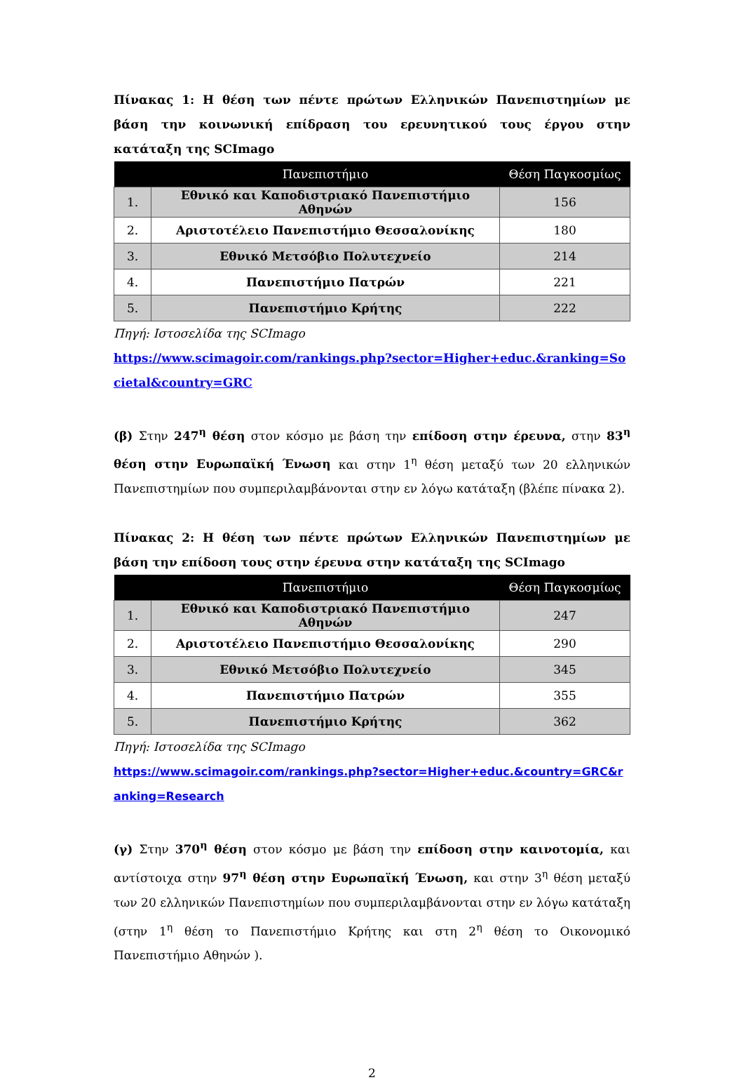Πίνακας 1: Η θέση των πέντε πρώτων Ελληνικών Πανεπιστημίων με βάση την κοινωνική επίδραση του ερευνητικού τους έργου στην κατάταξη της SCImago
| | Πανεπιστήμιο | Θέση Παγκοσμίως |
| --- | --- | --- |
| 1. | Εθνικό και Καποδιστριακό Πανεπιστήμιο Αθηνών | 156 |
| 2. | Αριστοτέλειο Πανεπιστήμιο Θεσσαλονίκης | 180 |
| 3. | Εθνικό Μετσόβιο Πολυτεχνείο | 214 |
| 4. | Πανεπιστήμιο Πατρών | 221 |
| 5. | Πανεπιστήμιο Κρήτης | 222 |
Πηγή: Ιστοσελίδα της SCImago
https://www.scimagoir.com/rankings.php?sector=Higher+educ.&ranking=Societal&country=GRC
(β) Στην 247<sup>η</sup> θέση στον κόσμο με βάση την επίδοση στην έρευνα, στην 83<sup>η</sup> θέση στην Ευρωπαϊκή Ένωση και στην 1<sup>η</sup> θέση μεταξύ των 20 ελληνικών Πανεπιστημίων που συμπεριλαμβάνονται στην εν λόγω κατάταξη (βλέπε πίνακα 2).
Πίνακας 2: Η θέση των πέντε πρώτων Ελληνικών Πανεπιστημίων με βάση την επίδοση τους στην έρευνα στην κατάταξη της SCImago
| | Πανεπιστήμιο | Θέση Παγκοσμίως |
| --- | --- | --- |
| 1. | Εθνικό και Καποδιστριακό Πανεπιστήμιο Αθηνών | 247 |
| 2. | Αριστοτέλειο Πανεπιστήμιο Θεσσαλονίκης | 290 |
| 3. | Εθνικό Μετσόβιο Πολυτεχνείο | 345 |
| 4. | Πανεπιστήμιο Πατρών | 355 |
| 5. | Πανεπιστήμιο Κρήτης | 362 |
Πηγή: Ιστοσελίδα της SCImago
https://www.scimagoir.com/rankings.php?sector=Higher+educ.&country=GRC&ranking=Research
(γ) Στην 370<sup>η</sup> θέση στον κόσμο με βάση την επίδοση στην καινοτομία, και αντίστοιχα στην 97<sup>η</sup> θέση στην Ευρωπαϊκή Ένωση, και στην 3<sup>η</sup> θέση μεταξύ των 20 ελληνικών Πανεπιστημίων που συμπεριλαμβάνονται στην εν λόγω κατάταξη (στην 1<sup>η</sup> θέση το Πανεπιστήμιο Κρήτης και στη 2<sup>η</sup> θέση το Οικονομικό Πανεπιστήμιο Αθηνών ).
2